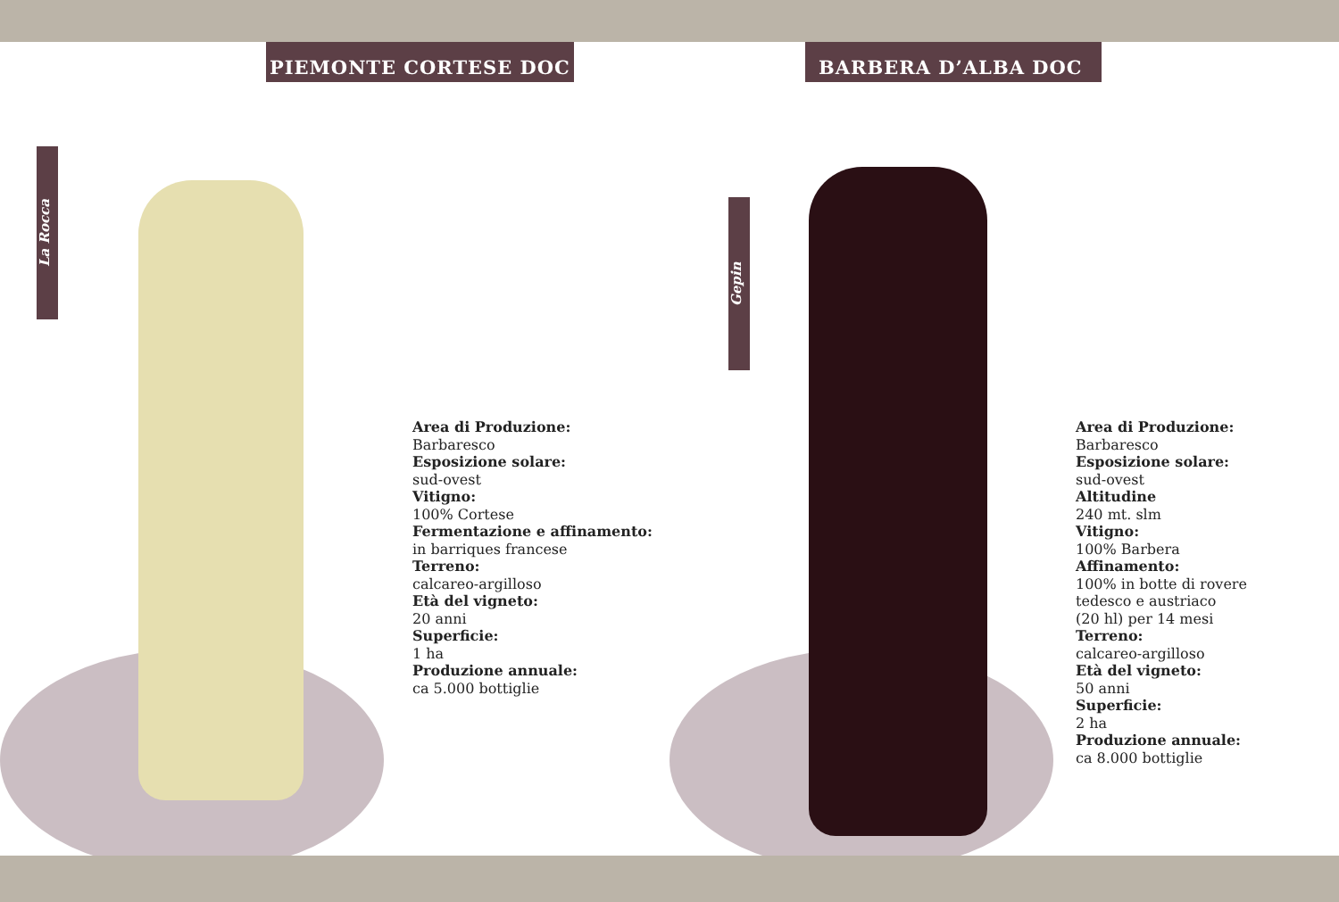PIEMONTE CORTESE DOC
La Rocca
Area di Produzione:
Barbaresco
Esposizione solare:
sud-ovest
Vitigno:
100% Cortese
Fermentazione e affinamento:
in barriques francese
Terreno:
calcareo-argilloso
Età del vigneto:
20 anni
Superficie:
1 ha
Produzione annuale:
ca 5.000 bottiglie
BARBERA D’ALBA DOC
Gepin
Area di Produzione:
Barbaresco
Esposizione solare:
sud-ovest
Altitudine
240 mt. slm
Vitigno:
100% Barbera
Affinamento:
100% in botte di rovere
tedesco e austriaco
(20 hl) per 14 mesi
Terreno:
calcareo-argilloso
Età del vigneto:
50 anni
Superficie:
2 ha
Produzione annuale:
ca 8.000 bottiglie